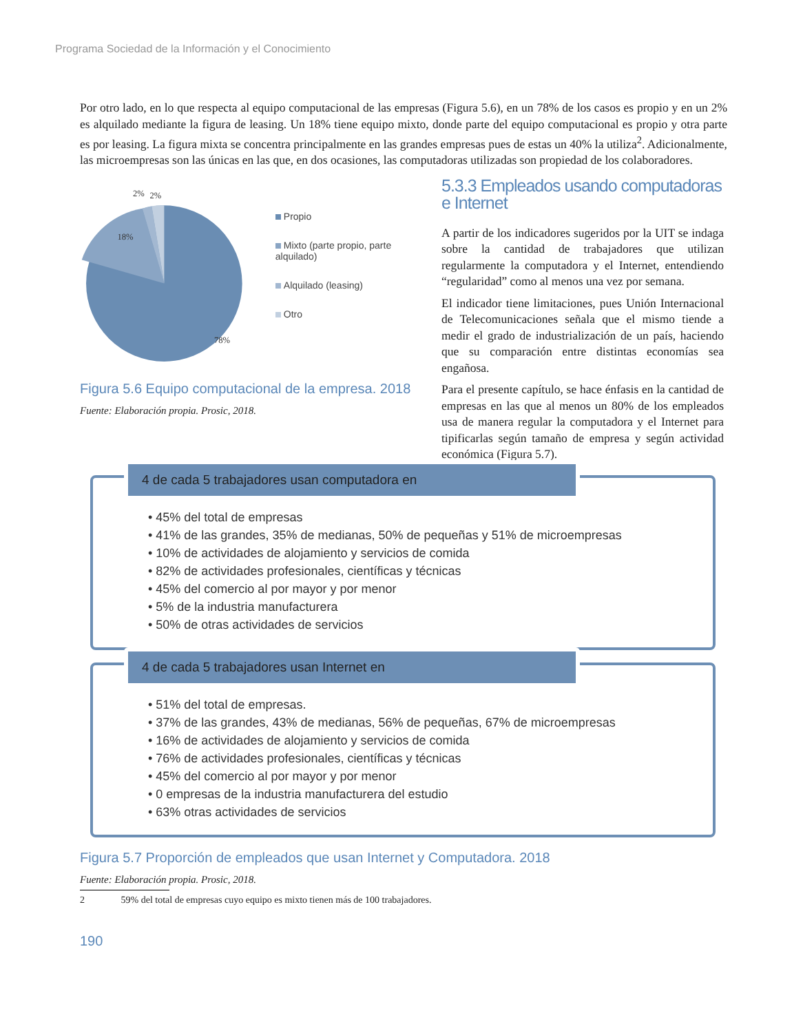Programa Sociedad de la Información y el Conocimiento
Por otro lado, en lo que respecta al equipo computacional de las empresas (Figura 5.6), en un 78% de los casos es propio y en un 2% es alquilado mediante la figura de leasing. Un 18% tiene equipo mixto, donde parte del equipo computacional es propio y otra parte es por leasing. La figura mixta se concentra principalmente en las grandes empresas pues de estas un 40% la utiliza<sup>2</sup>. Adicionalmente, las microempresas son las únicas en las que, en dos ocasiones, las computadoras utilizadas son propiedad de los colaboradores.
18%
78%
2%
2%
Propio
Mixto (parte propio, parte alquilado)
Alquilado (leasing)
Otro
Figura 5.6 Equipo computacional de la empresa. 2018
Fuente: Elaboración propia. Prosic, 2018.
5.3.3 Empleados usando computadoras e Internet
A partir de los indicadores sugeridos por la UIT se indaga sobre la cantidad de trabajadores que utilizan regularmente la computadora y el Internet, entendiendo “regularidad” como al menos una vez por semana.
El indicador tiene limitaciones, pues Unión Internacional de Telecomunicaciones señala que el mismo tiende a medir el grado de industrialización de un país, haciendo que su comparación entre distintas economías sea engañosa.
Para el presente capítulo, se hace énfasis en la cantidad de empresas en las que al menos un 80% de los empleados usa de manera regular la computadora y el Internet para tipificarlas según tamaño de empresa y según actividad económica (Figura 5.7).
4 de cada 5 trabajadores usan computadora en
• 45% del total de empresas
• 41% de las grandes, 35% de medianas, 50% de pequeñas y 51% de microempresas
• 10% de actividades de alojamiento y servicios de comida
• 82% de actividades profesionales, científicas y técnicas
• 45% del comercio al por mayor y por menor
• 5% de la industria manufacturera
• 50% de otras actividades de servicios
4 de cada 5 trabajadores usan Internet en
• 51% del total de empresas.
• 37% de las grandes, 43% de medianas, 56% de pequeñas, 67% de microempresas
• 16% de actividades de alojamiento y servicios de comida
• 76% de actividades profesionales, científicas y técnicas
• 45% del comercio al por mayor y por menor
• 0 empresas de la industria manufacturera del estudio
• 63% otras actividades de servicios
Figura 5.7 Proporción de empleados que usan Internet y Computadora. 2018
Fuente: Elaboración propia. Prosic, 2018.
2 59% del total de empresas cuyo equipo es mixto tienen más de 100 trabajadores.
190